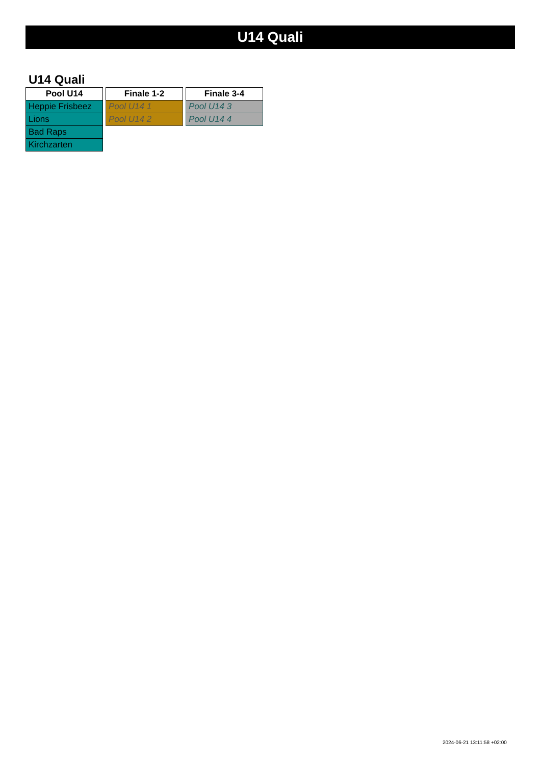U14 Quali
U14 Quali
| Pool U14 |
| --- |
| Heppie Frisbeez |
| Lions |
| Bad Raps |
| Kirchzarten |
| Finale 1-2 |
| --- |
| Pool U14 1 |
| Pool U14 2 |
| Finale 3-4 |
| --- |
| Pool U14 3 |
| Pool U14 4 |
2024-06-21 13:11:58 +02:00